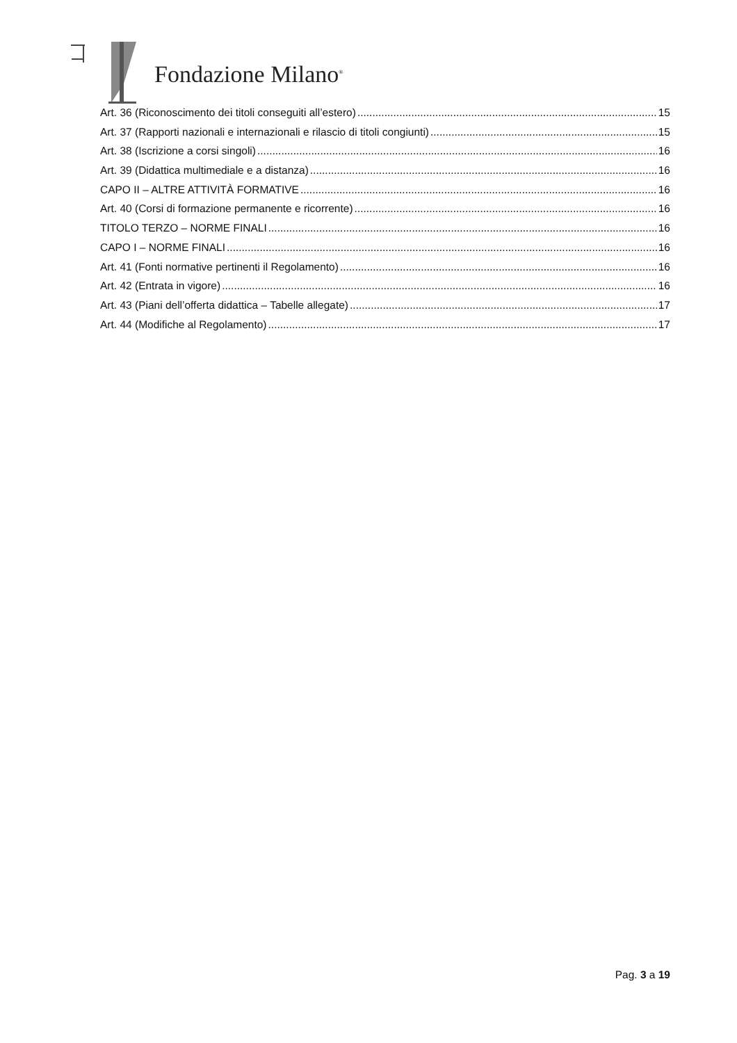Fondazione Milano<sup>®</sup>
Art. 36 (Riconoscimento dei titoli conseguiti all’estero) 15
Art. 37 (Rapporti nazionali e internazionali e rilascio di titoli congiunti) 15
Art. 38 (Iscrizione a corsi singoli) 16
Art. 39 (Didattica multimediale e a distanza) 16
CAPO II – ALTRE ATTIVITÀ FORMATIVE 16
Art. 40 (Corsi di formazione permanente e ricorrente) 16
TITOLO TERZO – NORME FINALI 16
CAPO I – NORME FINALI 16
Art. 41 (Fonti normative pertinenti il Regolamento) 16
Art. 42 (Entrata in vigore) 16
Art. 43 (Piani dell’offerta didattica – Tabelle allegate) 17
Art. 44 (Modifiche al Regolamento) 17
Pag. 3 a 19